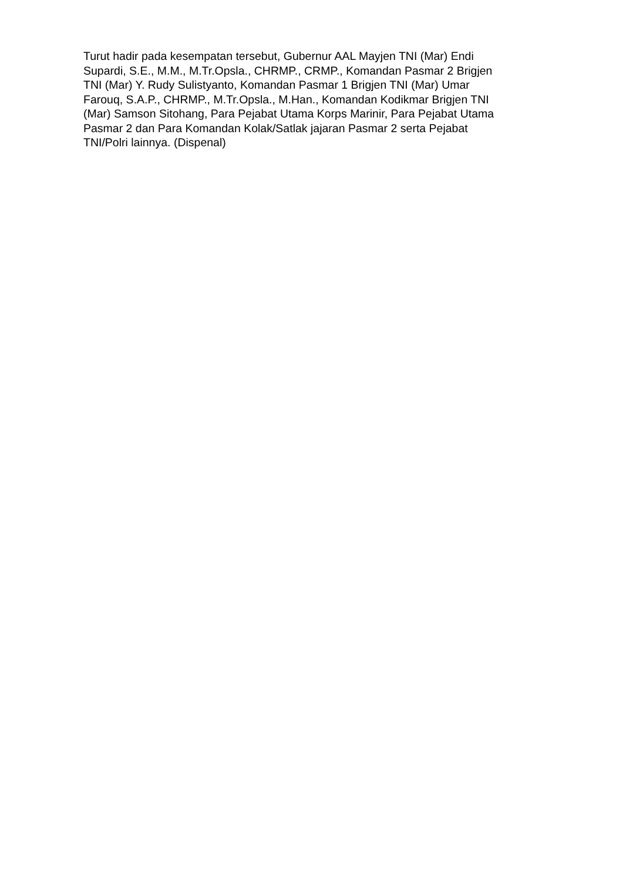Turut hadir pada kesempatan tersebut, Gubernur AAL Mayjen TNI (Mar) Endi
Supardi, S.E., M.M., M.Tr.Opsla., CHRMP., CRMP., Komandan Pasmar 2 Brigjen
TNI (Mar) Y. Rudy Sulistyanto, Komandan Pasmar 1 Brigjen TNI (Mar) Umar
Farouq, S.A.P., CHRMP., M.Tr.Opsla., M.Han., Komandan Kodikmar Brigjen TNI
(Mar) Samson Sitohang, Para Pejabat Utama Korps Marinir, Para Pejabat Utama
Pasmar 2 dan Para Komandan Kolak/Satlak jajaran Pasmar 2 serta Pejabat
TNI/Polri lainnya. (Dispenal)